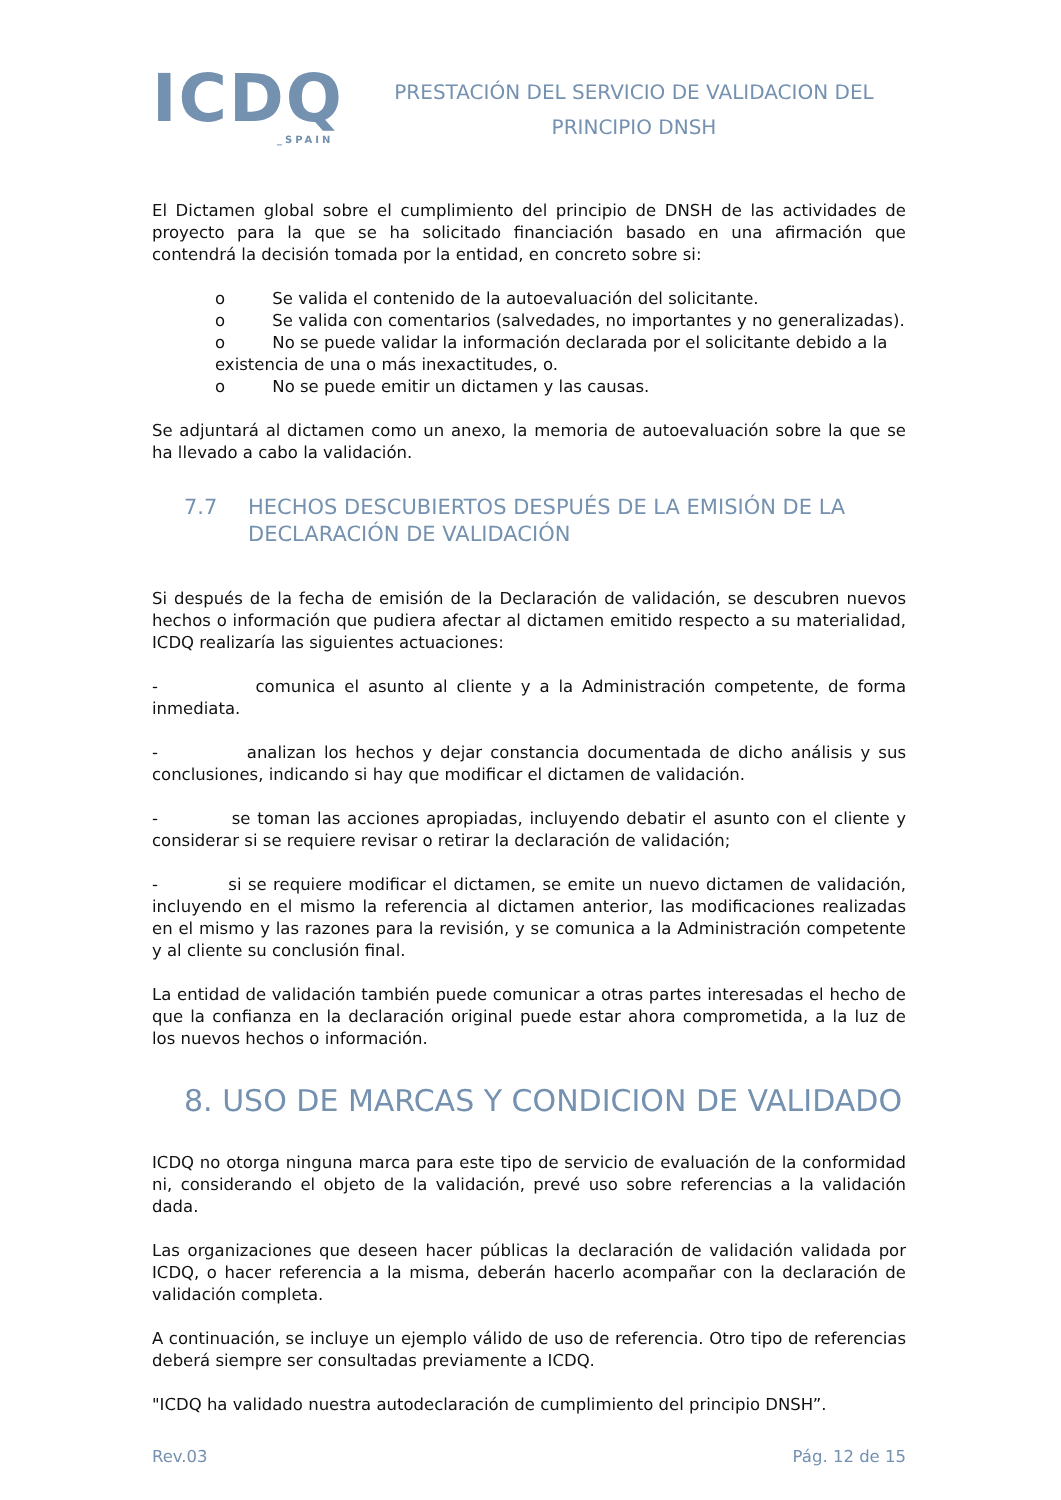ICDQ
_SPAIN
PRESTACIÓN DEL SERVICIO DE VALIDACION DEL
PRINCIPIO DNSH
El Dictamen global sobre el cumplimiento del principio de DNSH de las actividades de proyecto para la que se ha solicitado financiación basado en una afirmación que contendrá la decisión tomada por la entidad, en concreto sobre si:
o Se valida el contenido de la autoevaluación del solicitante.
o Se valida con comentarios (salvedades, no importantes y no generalizadas).
o No se puede validar la información declarada por el solicitante debido a la existencia de una o más inexactitudes, o.
o No se puede emitir un dictamen y las causas.
Se adjuntará al dictamen como un anexo, la memoria de autoevaluación sobre la que se ha llevado a cabo la validación.
7.7 HECHOS DESCUBIERTOS DESPUÉS DE LA EMISIÓN DE LA DECLARACIÓN DE VALIDACIÓN
Si después de la fecha de emisión de la Declaración de validación, se descubren nuevos hechos o información que pudiera afectar al dictamen emitido respecto a su materialidad, ICDQ realizaría las siguientes actuaciones:
- comunica el asunto al cliente y a la Administración competente, de forma inmediata.
- analizan los hechos y dejar constancia documentada de dicho análisis y sus conclusiones, indicando si hay que modificar el dictamen de validación.
- se toman las acciones apropiadas, incluyendo debatir el asunto con el cliente y considerar si se requiere revisar o retirar la declaración de validación;
- si se requiere modificar el dictamen, se emite un nuevo dictamen de validación, incluyendo en el mismo la referencia al dictamen anterior, las modificaciones realizadas en el mismo y las razones para la revisión, y se comunica a la Administración competente y al cliente su conclusión final.
La entidad de validación también puede comunicar a otras partes interesadas el hecho de que la confianza en la declaración original puede estar ahora comprometida, a la luz de los nuevos hechos o información.
8. USO DE MARCAS Y CONDICION DE VALIDADO
ICDQ no otorga ninguna marca para este tipo de servicio de evaluación de la conformidad ni, considerando el objeto de la validación, prevé uso sobre referencias a la validación dada.
Las organizaciones que deseen hacer públicas la declaración de validación validada por ICDQ, o hacer referencia a la misma, deberán hacerlo acompañar con la declaración de validación completa.
A continuación, se incluye un ejemplo válido de uso de referencia. Otro tipo de referencias deberá siempre ser consultadas previamente a ICDQ.
"ICDQ ha validado nuestra autodeclaración de cumplimiento del principio DNSH”.
Rev.03 Pág. 12 de 15